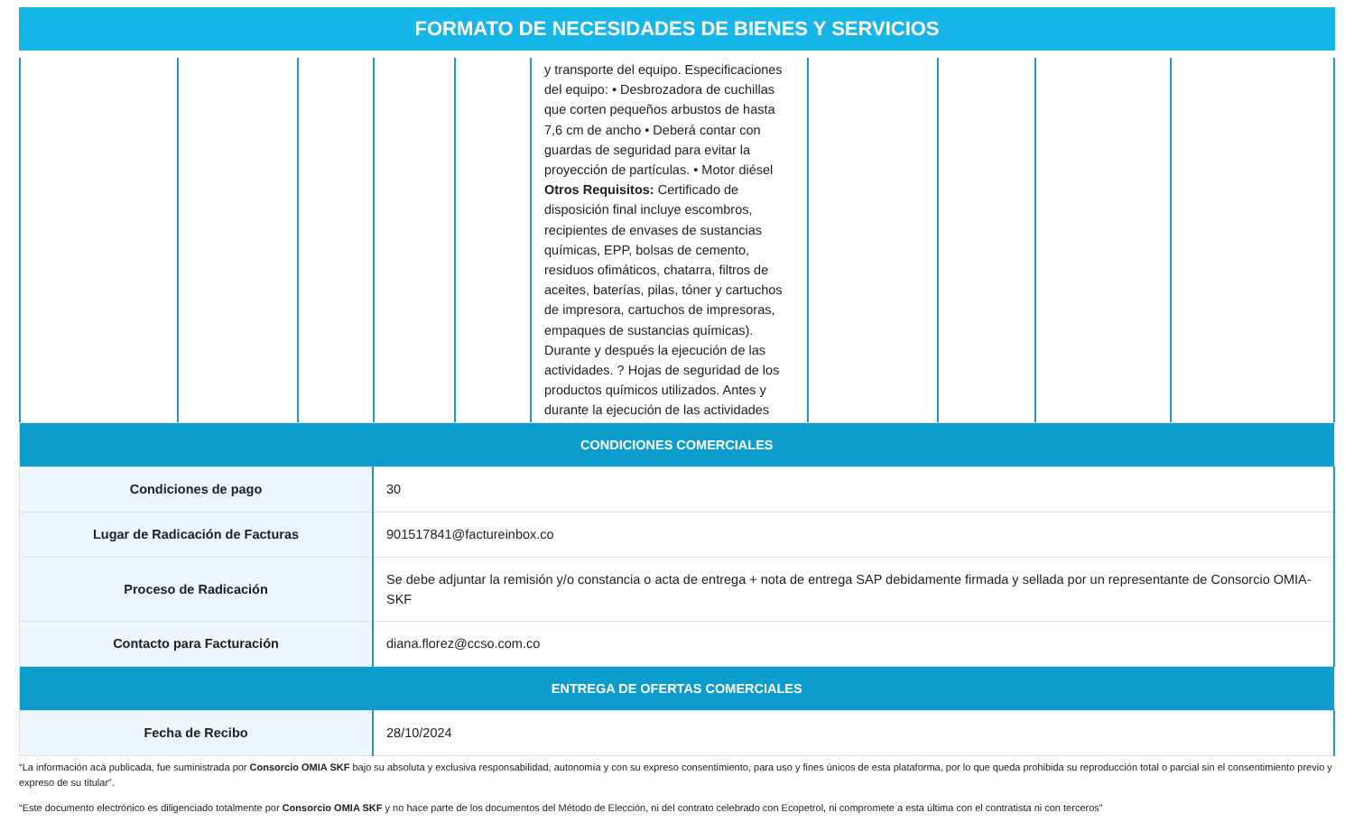FORMATO DE NECESIDADES DE BIENES Y SERVICIOS
| | | | | | y transporte del equipo. Especificaciones del equipo: • Desbrozadora de cuchillas que corten pequeños arbustos de hasta 7,6 cm de ancho • Deberá contar con guardas de seguridad para evitar la proyección de partículas. • Motor diésel Otros Requisitos: Certificado de disposición final incluye escombros, recipientes de envases de sustancias químicas, EPP, bolsas de cemento, residuos ofimáticos, chatarra, filtros de aceites, baterías, pilas, tóner y cartuchos de impresora, cartuchos de impresoras, empaques de sustancias químicas). Durante y después la ejecución de las actividades. ? Hojas de seguridad de los productos químicos utilizados. Antes y durante la ejecución de las actividades | | | | |
| CONDICIONES COMERCIALES | |
| --- | --- |
| Condiciones de pago | 30 |
| Lugar de Radicación de Facturas | 901517841@factureinbox.co |
| Proceso de Radicación | Se debe adjuntar la remisión y/o constancia o acta de entrega + nota de entrega SAP debidamente firmada y sellada por un representante de Consorcio OMIA-SKF |
| Contacto para Facturación | diana.florez@ccso.com.co |
| ENTREGA DE OFERTAS COMERCIALES | |
| Fecha de Recibo | 28/10/2024 |
“La información acá publicada, fue suministrada por Consorcio OMIA SKF bajo su absoluta y exclusiva responsabilidad, autonomía y con su expreso consentimiento, para uso y fines únicos de esta plataforma, por lo que queda prohibida su reproducción total o parcial sin el consentimiento previo y expreso de su titular”.
“Este documento electrónico es diligenciado totalmente por Consorcio OMIA SKF y no hace parte de los documentos del Método de Elección, ni del contrato celebrado con Ecopetrol, ni compromete a esta última con el contratista ni con terceros”